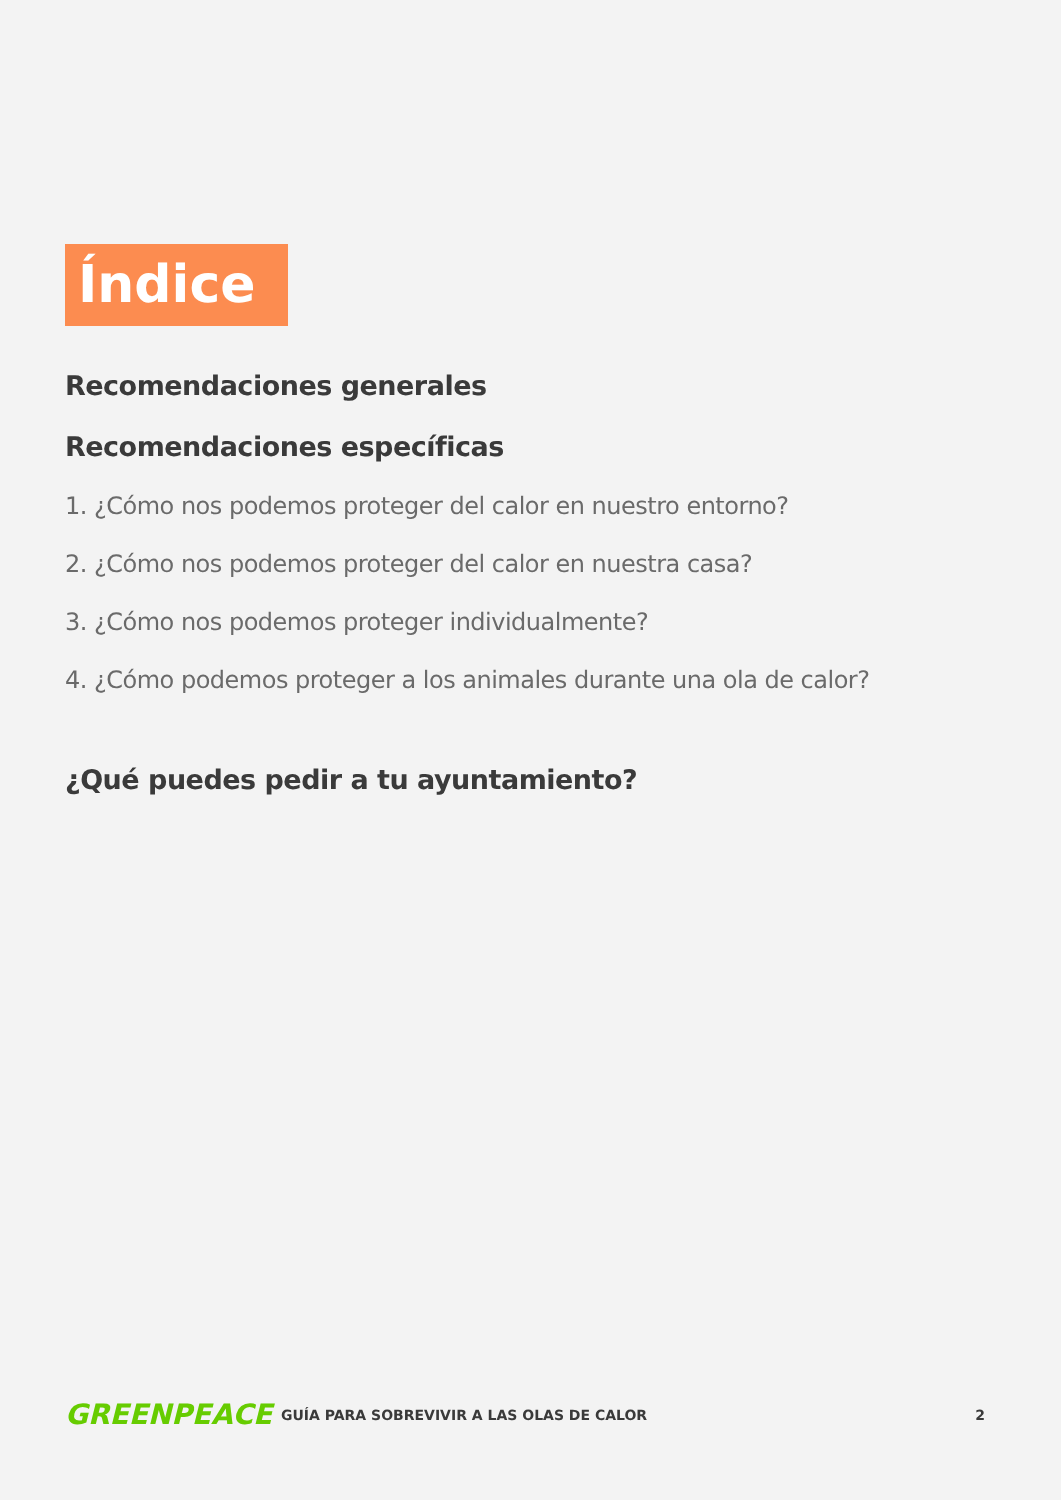Índice
Recomendaciones generales
Recomendaciones específicas
1. ¿Cómo nos podemos proteger del calor en nuestro entorno?
2. ¿Cómo nos podemos proteger del calor en nuestra casa?
3. ¿Cómo nos podemos proteger individualmente?
4. ¿Cómo podemos proteger a los animales durante una ola de calor?
¿Qué puedes pedir a tu ayuntamiento?
GREENPEACE
GUÍA PARA SOBREVIVIR A LAS OLAS DE CALOR
2